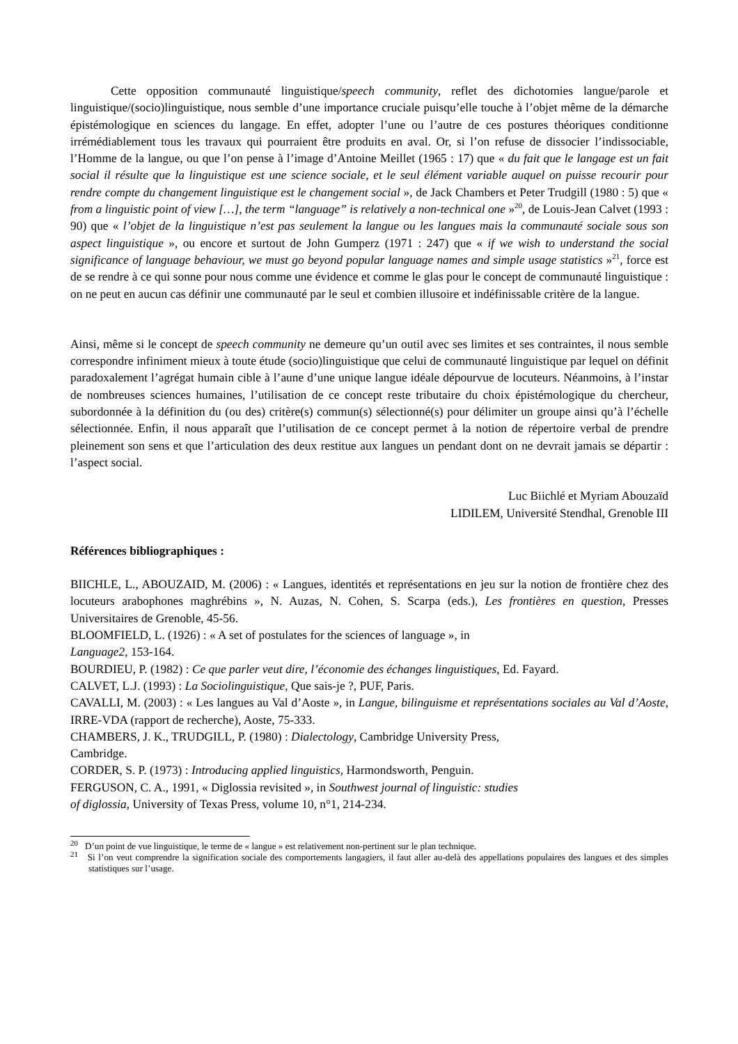Cette opposition communauté linguistique/speech community, reflet des dichotomies langue/parole et linguistique/(socio)linguistique, nous semble d’une importance cruciale puisqu’elle touche à l’objet même de la démarche épistémologique en sciences du langage. En effet, adopter l’une ou l’autre de ces postures théoriques conditionne irrémédiablement tous les travaux qui pourraient être produits en aval. Or, si l’on refuse de dissocier l’indissociable, l’Homme de la langue, ou que l’on pense à l’image d’Antoine Meillet (1965 : 17) que « du fait que le langage est un fait social il résulte que la linguistique est une science sociale, et le seul élément variable auquel on puisse recourir pour rendre compte du changement linguistique est le changement social », de Jack Chambers et Peter Trudgill (1980 : 5) que « from a linguistic point of view […], the term “language” is relatively a non-technical one »<sup>20</sup>, de Louis-Jean Calvet (1993 : 90) que « l’objet de la linguistique n’est pas seulement la langue ou les langues mais la communauté sociale sous son aspect linguistique », ou encore et surtout de John Gumperz (1971 : 247) que « if we wish to understand the social significance of language behaviour, we must go beyond popular language names and simple usage statistics »<sup>21</sup>, force est de se rendre à ce qui sonne pour nous comme une évidence et comme le glas pour le concept de communauté linguistique : on ne peut en aucun cas définir une communauté par le seul et combien illusoire et indéfinissable critère de la langue.
Ainsi, même si le concept de speech community ne demeure qu’un outil avec ses limites et ses contraintes, il nous semble correspondre infiniment mieux à toute étude (socio)linguistique que celui de communauté linguistique par lequel on définit paradoxalement l’agrégat humain cible à l’aune d’une unique langue idéale dépourvue de locuteurs. Néanmoins, à l’instar de nombreuses sciences humaines, l’utilisation de ce concept reste tributaire du choix épistémologique du chercheur, subordonnée à la définition du (ou des) critère(s) commun(s) sélectionné(s) pour délimiter un groupe ainsi qu’à l’échelle sélectionnée. Enfin, il nous apparaît que l’utilisation de ce concept permet à la notion de répertoire verbal de prendre pleinement son sens et que l’articulation des deux restitue aux langues un pendant dont on ne devrait jamais se départir : l’aspect social.
Luc Biichlé et Myriam Abouzaïd
LIDILEM, Université Stendhal, Grenoble III
Références bibliographiques :
BIICHLE, L., ABOUZAID, M. (2006) : « Langues, identités et représentations en jeu sur la notion de frontière chez des locuteurs arabophones maghrébins », N. Auzas, N. Cohen, S. Scarpa (eds.), Les frontières en question, Presses Universitaires de Grenoble, 45-56.
BLOOMFIELD, L. (1926) : « A set of postulates for the sciences of language », in
Language2, 153-164.
BOURDIEU, P. (1982) : Ce que parler veut dire, l’économie des échanges linguistiques, Ed. Fayard.
CALVET, L.J. (1993) : La Sociolinguistique, Que sais-je ?, PUF, Paris.
CAVALLI, M. (2003) : « Les langues au Val d’Aoste », in Langue, bilinguisme et représentations sociales au Val d’Aoste, IRRE-VDA (rapport de recherche), Aoste, 75-333.
CHAMBERS, J. K., TRUDGILL, P. (1980) : Dialectology, Cambridge University Press,
Cambridge.
CORDER, S. P. (1973) : Introducing applied linguistics, Harmondsworth, Penguin.
FERGUSON, C. A., 1991, « Diglossia revisited », in Southwest journal of linguistic: studies
of diglossia, University of Texas Press, volume 10, n°1, 214-234.
<sup>20</sup> D’un point de vue linguistique, le terme de « langue » est relativement non-pertinent sur le plan technique.
<sup>21</sup> Si l’on veut comprendre la signification sociale des comportements langagiers, il faut aller au-delà des appellations populaires des langues et des simples statistiques sur l’usage.